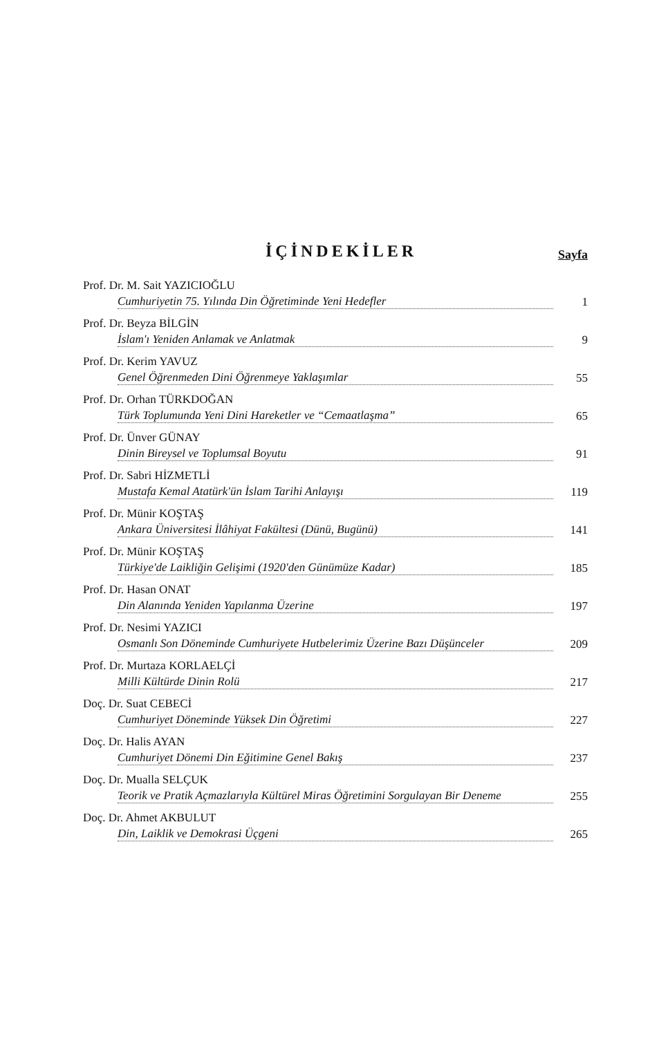İÇİNDEKİLER
Sayfa
Prof. Dr. M. Sait YAZICIOĞLU
Cumhuriyetin 75. Yılında Din Öğretiminde Yeni Hedefler 1
Prof. Dr. Beyza BİLGİN
İslam'ı Yeniden Anlamak ve Anlatmak 9
Prof. Dr. Kerim YAVUZ
Genel Öğrenmeden Dini Öğrenmeye Yaklaşımlar 55
Prof. Dr. Orhan TÜRKDOĞAN
Türk Toplumunda Yeni Dini Hareketler ve “Cemaatlaşma” 65
Prof. Dr. Ünver GÜNAY
Dinin Bireysel ve Toplumsal Boyutu 91
Prof. Dr. Sabri HİZMETLİ
Mustafa Kemal Atatürk'ün İslam Tarihi Anlayışı 119
Prof. Dr. Münir KOŞTAŞ
Ankara Üniversitesi İlâhiyat Fakültesi (Dünü, Bugünü) 141
Prof. Dr. Münir KOŞTAŞ
Türkiye'de Laikliğin Gelişimi (1920'den Günümüze Kadar) 185
Prof. Dr. Hasan ONAT
Din Alanında Yeniden Yapılanma Üzerine 197
Prof. Dr. Nesimi YAZICI
Osmanlı Son Döneminde Cumhuriyete Hutbelerimiz Üzerine Bazı Düşünceler 209
Prof. Dr. Murtaza KORLAELÇİ
Milli Kültürde Dinin Rolü 217
Doç. Dr. Suat CEBECİ
Cumhuriyet Döneminde Yüksek Din Öğretimi 227
Doç. Dr. Halis AYAN
Cumhuriyet Dönemi Din Eğitimine Genel Bakış 237
Doç. Dr. Mualla SELÇUK
Teorik ve Pratik Açmazlarıyla Kültürel Miras Öğretimini Sorgulayan Bir Deneme 255
Doç. Dr. Ahmet AKBULUT
Din, Laiklik ve Demokrasi Üçgeni 265